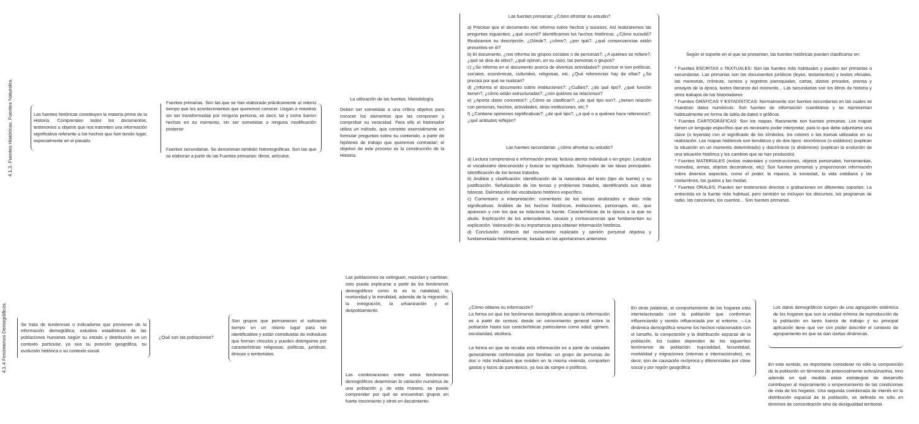4.1.3. Fuentes Históricas. Fuentes Naturales.
Las fuentes históricas constituyen la materia prima de la Historia. Comprenden todos los documentos, testimonios u objetos que nos trasmiten una información significativa referente a los hechos que han tenido lugar, especialmente en el pasado.
Fuentes primarias. Son las que se han elaborado prácticamente al mismo tiempo que los acontecimientos que queremos conocer. Llegan a nosotros sin ser transformadas por ninguna persona; es decir, tal y como fueron hechas en su momento, sin ser sometidas a ninguna modificación posterior
Fuentes secundarias. Se denominan también historiográficas. Son las que se elaboran a partir de las Fuentes primarias: libros, artículos.
La utilización de las fuentes. Metodología.
Deben ser sometidas a una crítica objetiva para conocer los elementos que las componen y comprobar su veracidad. Para ello el historiador utiliza un método, que consiste esencialmente en formular preguntas sobre su contenido, a partir de hipótesis de trabajo que queremos contrastar; el objetivo de este proceso es la construcción de la Historia.
Las fuentes primarias: ¿Cómo afrontar su estudio?
a) Precisar que el documento nos informa sobre hechos y sucesos. Así realizaremos las preguntas siguientes: ¿qué ocurrió? Identificamos los hechos históricos. ¿Cómo sucedió? Realizamos su descripción. ¿Dónde?, ¿cómo?, ¿por qué?. ¿qué consecuencias están presentes en él?
b) El documento, ¿nos informa de grupos sociales o de personas?: ¿A quiénes se refiere?, ¿qué se dice de ellos?, ¿qué opinan, en su caso, las personas o grupos?
c) ¿Se informa en el documento acerca de diversas actividades?: precisar si son políticas, sociales, económicas, culturales, religiosas, etc. ¿Qué referencias hay de ellas? ¿Se precisa por qué se realizan?
d) ¿Informa el documento sobre instituciones?: ¿Cuáles?, ¿de qué tipo?, ¿qué función tienen?, ¿cómo están estructuradas?, ¿con quiénes se relacionan?
e) ¿Aporta datos concretos?: ¿Cómo se clasifican?, ¿de qué tipo son?, ¿tienen relación con personas, hechos, actividades, otras instituciones, etc.?
f) ¿Contiene opiniones significativas?: ¿de qué tipo?, ¿a qué o a quiénes hace referencia?, ¿qué actitudes reflejan?
Las fuentes secundarias: ¿cómo afrontar su estudio?
a) Lectura comprensiva e información previa: lectura atenta individual o en grupo. Localizar el vocabulario desconocido y buscar su significado. Subrayado de las ideas principales. Identificación de los temas tratados.
b) Análisis y clasificación: identificación de la naturaleza del texto (tipo de fuente) y su justificación. Señalización de los temas y problemas tratados, identificando sus ideas básicas. Delimitación del vocabulario histórico específico.
c) Comentario e interpretación: comentario de los temas analizados e ideas más significativas. Análisis de los hechos históricos, instituciones, personajes, etc., que aparecen y con los que se relaciona la fuente. Características de la época a la que se alude. Explicación de los antecedentes, causas y consecuencias que fundamentan su explicación. Valoración de su importancia para obtener información histórica.
d) Conclusión: síntesis del comentario realizado y opinión personal objetiva y fundamentada históricamente, basada en las aportaciones anteriores
Según el soporte en el que se presentan, las fuentes históricas pueden clasificarse en:
* Fuentes ESCRITAS o TEXTUALES: Son las fuentes más habituales y pueden ser primarias o secundarias. Las primarias son los documentos jurídicos (leyes, testamentos) y textos oficiales, las memorias, crónicas, censos y registros parroquiales, cartas, diarios privados, prensa y ensayos de la época, textos literarios del momento... Las secundarias son los libros de historia y otros trabajos de los historiadores
* Fuentes GRÁFICAS Y ESTADÍSTICAS: Normalmente son fuentes secundarias en las cuales se muestran datos numéricos. Son fuentes de información cuantitativa y se representan habitualmente en forma de tabla de datos o gráficos.
* Fuentes CARTOGRÁFICAS: Son los mapas. Raramente son fuentes primarias. Los mapas tienen un lenguaje específico que es necesario poder interpretar, para lo que debe adjuntarse una clave (o leyenda) con el significado de los símbolos, los colores o las tramas utilizados en su realización. Los mapas históricos son temáticos y de dos tipos: sincrónicos (o estáticos) (explican la situación en un momento determinado) y diacrónicos (o dinámicos) (explican la evolución de una situación histórica y los cambios que se han producido).
* Fuentes MATERIALES (restos materiales y construcciones, objetos personales, herramientas, monedas, armas, objetos decorativos, etc): Son fuentes primarias y proporcionan información sobre diversos aspectos, como el poder, la riqueza, la sociedad, la vida cotidiana y las costumbres, los gustos y las modas.
* Fuentes ORALES: Pueden ser testimonios directos o grabaciones en diferentes soportes. La entrevista es la fuente más habitual, pero también se incluyen los discursos, los programas de radio, las canciones, los cuentos... Son fuentes primarias.
4.1.4 Fenómenos Demográficos.
Se trata de tendencias o indicadores que provienen de la información demográfica; estudios estadísticos de las poblaciones humanas según su estado y distribución en un contexto particular, ya sea su posición geográfica, su evolución histórica o su contexto social.
¿Qué son las poblaciones?
Son grupos que permanecen el suficiente tiempo en un mismo lugar para ser identificables y están constituidas de individuos que forman vínculos y pueden distinguirse por características religiosas, políticas, jurídicas, étnicas o territoriales.
Las poblaciones se extinguen, mezclan y cambian; esto puede explicarse a partir de los fenómenos demográficos como lo es la natalidad, la mortandad y la movilidad, además de la migración, la inmigración, la urbanización y el despoblamiento.
Las combinaciones entre estos fenómenos demográficos determinan la variación numérica de una población y, de esta manera, se puede comprender por qué se encuentran grupos en fuerte crecimiento y otros en decaimiento.
¿Cómo obtiene su información?
La forma en que los fenómenos demográficos acopian la información es a partir de censos; desde un conocimiento general sobre la población hasta sus características particulares como edad, género, escolaridad, etcétera.
La forma en que se recaba esta información es a partir de unidades generalmente conformadas por familias: un grupo de personas de dos o más individuos que residen en la misma vivienda, comparten gastos y lazos de parentesco, ya sea de sangre o políticos.
En otras palabras, el comportamiento de los hogares esta interrelacionado con la población que conforman influenciando y siendo influenciada por el entorno. —La dinámica demográfica resume los hechos relacionados con el tamaño, la composición y la distribución espacial de la población, los cuales dependen de los siguientes fenómenos de población: nupcialidad, fecundidad, mortalidad y migraciones (internas e internacionales), es decir, son de causación recíproca y diferenciales por clase social y por región geográfica
Los datos demográficos surgen de una agregación sistémica de los hogares que son la unidad mínima de reproducción de la población en tanto fuerza de trabajo y su principal aplicación tiene que ver con poder describir el contexto de agrupamiento en que se dan ciertas dinámicas.
En este sentido, es importante considerar no sólo la composición de la población en términos de potencialmente activa/inactiva, sino además en qué medida estas estrategias de desarrollo contribuyen al mejoramiento o empeoramiento de las condiciones de vida de los hogares. Una segunda coordenada de interés en la distribución espacial de la población, es definida no sólo en términos de concentración sino de desigualdad territorial.